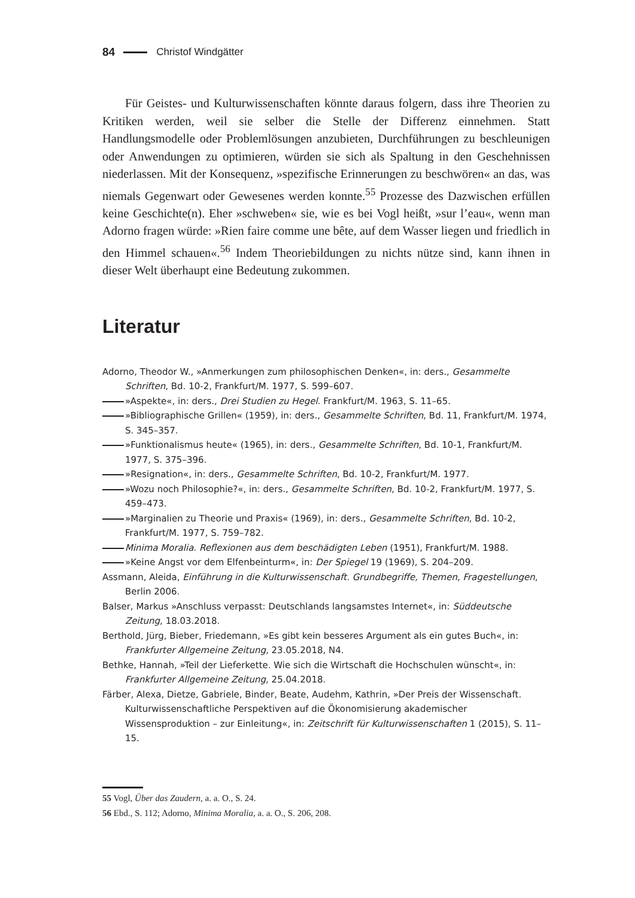84 Christof Windgätter
Für Geistes- und Kulturwissenschaften könnte daraus folgern, dass ihre Theorien zu Kritiken werden, weil sie selber die Stelle der Differenz einnehmen. Statt Handlungsmodelle oder Problemlösungen anzubieten, Durchführungen zu beschleunigen oder Anwendungen zu optimieren, würden sie sich als Spaltung in den Geschehnissen niederlassen. Mit der Konsequenz, »spezifische Erinnerungen zu beschwören« an das, was niemals Gegenwart oder Gewesenes werden konnte.<sup>55</sup> Prozesse des Dazwischen erfüllen keine Geschichte(n). Eher »schweben« sie, wie es bei Vogl heißt, »sur l’eau«, wenn man Adorno fragen würde: »Rien faire comme une bête, auf dem Wasser liegen und friedlich in den Himmel schauen«.<sup>56</sup> Indem Theoriebildungen zu nichts nütze sind, kann ihnen in dieser Welt überhaupt eine Bedeutung zukommen.
Literatur
Adorno, Theodor W., »Anmerkungen zum philosophischen Denken«, in: ders., Gesammelte Schriften, Bd. 10-2, Frankfurt/M. 1977, S. 599–607.
»Aspekte«, in: ders., Drei Studien zu Hegel. Frankfurt/M. 1963, S. 11–65.
»Bibliographische Grillen« (1959), in: ders., Gesammelte Schriften, Bd. 11, Frankfurt/M. 1974, S. 345–357.
»Funktionalismus heute« (1965), in: ders., Gesammelte Schriften, Bd. 10-1, Frankfurt/M. 1977, S. 375–396.
»Resignation«, in: ders., Gesammelte Schriften, Bd. 10-2, Frankfurt/M. 1977.
»Wozu noch Philosophie?«, in: ders., Gesammelte Schriften, Bd. 10-2, Frankfurt/M. 1977, S. 459–473.
»Marginalien zu Theorie und Praxis« (1969), in: ders., Gesammelte Schriften, Bd. 10-2, Frankfurt/M. 1977, S. 759–782.
Minima Moralia. Reflexionen aus dem beschädigten Leben (1951), Frankfurt/M. 1988.
»Keine Angst vor dem Elfenbeinturm«, in: Der Spiegel 19 (1969), S. 204–209.
Assmann, Aleida, Einführung in die Kulturwissenschaft. Grundbegriffe, Themen, Fragestellungen, Berlin 2006.
Balser, Markus »Anschluss verpasst: Deutschlands langsamstes Internet«, in: Süddeutsche Zeitung, 18.03.2018.
Berthold, Jürg, Bieber, Friedemann, »Es gibt kein besseres Argument als ein gutes Buch«, in: Frankfurter Allgemeine Zeitung, 23.05.2018, N4.
Bethke, Hannah, »Teil der Lieferkette. Wie sich die Wirtschaft die Hochschulen wünscht«, in: Frankfurter Allgemeine Zeitung, 25.04.2018.
Färber, Alexa, Dietze, Gabriele, Binder, Beate, Audehm, Kathrin, »Der Preis der Wissenschaft. Kulturwissenschaftliche Perspektiven auf die Ökonomisierung akademischer Wissensproduktion – zur Einleitung«, in: Zeitschrift für Kulturwissenschaften 1 (2015), S. 11–15.
55 Vogl, Über das Zaudern, a. a. O., S. 24.
56 Ebd., S. 112; Adorno, Minima Moralia, a. a. O., S. 206, 208.